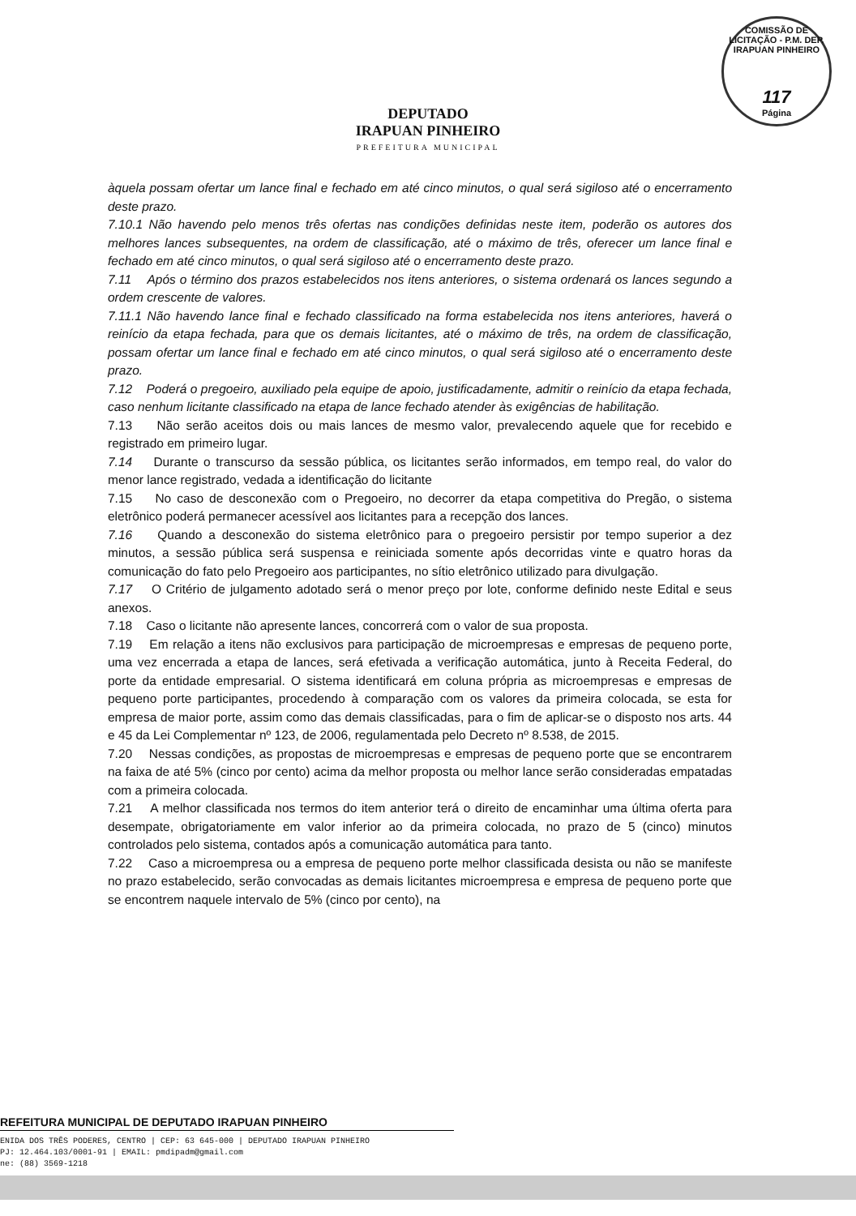COMISSÃO DE LICITAÇÃO - P.M. DEP. IRAPUAN PINHEIRO
117
Página
DEPUTADO
IRAPUAN PINHEIRO
PREFEITURA MUNICIPAL
àquela possam ofertar um lance final e fechado em até cinco minutos, o qual será sigiloso até o encerramento deste prazo.
7.10.1 Não havendo pelo menos três ofertas nas condições definidas neste item, poderão os autores dos melhores lances subsequentes, na ordem de classificação, até o máximo de três, oferecer um lance final e fechado em até cinco minutos, o qual será sigiloso até o encerramento deste prazo.
7.11 Após o término dos prazos estabelecidos nos itens anteriores, o sistema ordenará os lances segundo a ordem crescente de valores.
7.11.1 Não havendo lance final e fechado classificado na forma estabelecida nos itens anteriores, haverá o reinício da etapa fechada, para que os demais licitantes, até o máximo de três, na ordem de classificação, possam ofertar um lance final e fechado em até cinco minutos, o qual será sigiloso até o encerramento deste prazo.
7.12 Poderá o pregoeiro, auxiliado pela equipe de apoio, justificadamente, admitir o reinício da etapa fechada, caso nenhum licitante classificado na etapa de lance fechado atender às exigências de habilitação.
7.13 Não serão aceitos dois ou mais lances de mesmo valor, prevalecendo aquele que for recebido e registrado em primeiro lugar.
7.14 Durante o transcurso da sessão pública, os licitantes serão informados, em tempo real, do valor do menor lance registrado, vedada a identificação do licitante
7.15 No caso de desconexão com o Pregoeiro, no decorrer da etapa competitiva do Pregão, o sistema eletrônico poderá permanecer acessível aos licitantes para a recepção dos lances.
7.16 Quando a desconexão do sistema eletrônico para o pregoeiro persistir por tempo superior a dez minutos, a sessão pública será suspensa e reiniciada somente após decorridas vinte e quatro horas da comunicação do fato pelo Pregoeiro aos participantes, no sítio eletrônico utilizado para divulgação.
7.17 O Critério de julgamento adotado será o menor preço por lote, conforme definido neste Edital e seus anexos.
7.18 Caso o licitante não apresente lances, concorrerá com o valor de sua proposta.
7.19 Em relação a itens não exclusivos para participação de microempresas e empresas de pequeno porte, uma vez encerrada a etapa de lances, será efetivada a verificação automática, junto à Receita Federal, do porte da entidade empresarial. O sistema identificará em coluna própria as microempresas e empresas de pequeno porte participantes, procedendo à comparação com os valores da primeira colocada, se esta for empresa de maior porte, assim como das demais classificadas, para o fim de aplicar-se o disposto nos arts. 44 e 45 da Lei Complementar nº 123, de 2006, regulamentada pelo Decreto nº 8.538, de 2015.
7.20 Nessas condições, as propostas de microempresas e empresas de pequeno porte que se encontrarem na faixa de até 5% (cinco por cento) acima da melhor proposta ou melhor lance serão consideradas empatadas com a primeira colocada.
7.21 A melhor classificada nos termos do item anterior terá o direito de encaminhar uma última oferta para desempate, obrigatoriamente em valor inferior ao da primeira colocada, no prazo de 5 (cinco) minutos controlados pelo sistema, contados após a comunicação automática para tanto.
7.22 Caso a microempresa ou a empresa de pequeno porte melhor classificada desista ou não se manifeste no prazo estabelecido, serão convocadas as demais licitantes microempresa e empresa de pequeno porte que se encontrem naquele intervalo de 5% (cinco por cento), na
REFEITURA MUNICIPAL DE DEPUTADO IRAPUAN PINHEIRO
ENIDA DOS TRÊS PODERES, CENTRO | CEP: 63 645-000 | DEPUTADO IRAPUAN PINHEIRO
PJ: 12.464.103/0001-91 | EMAIL: pmdipadm@gmail.com
ne: (88) 3569-1218